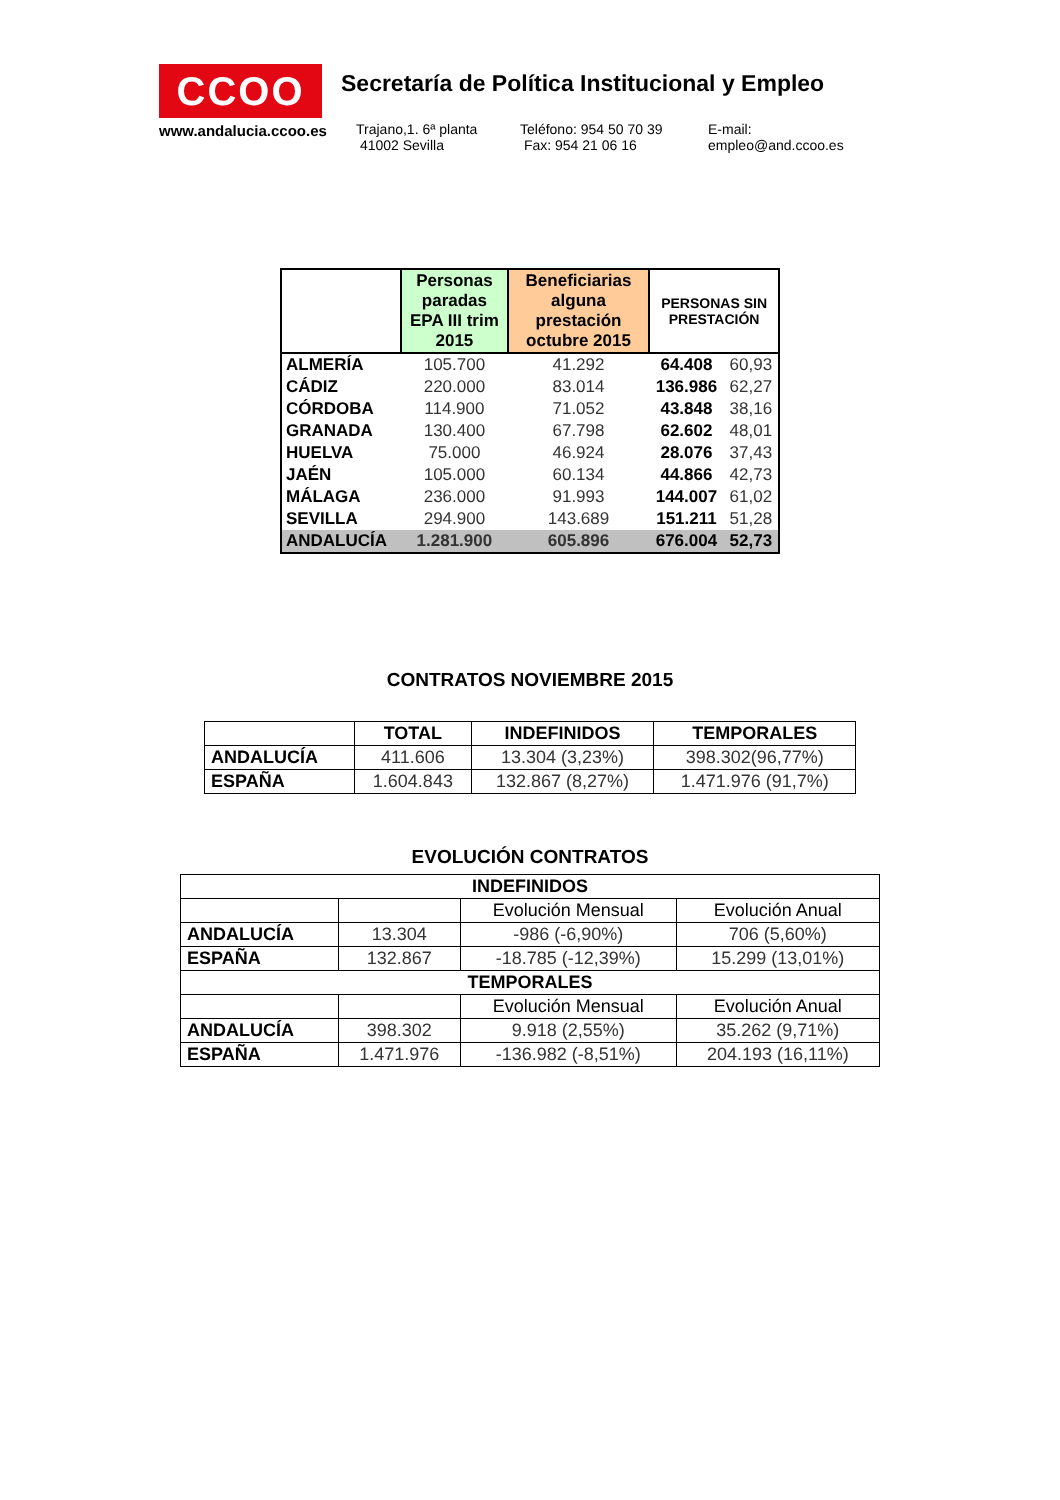CCOO
www.andalucia.ccoo.es
Secretaría de Política Institucional y Empleo
Trajano,1. 6ª planta
41002 Sevilla
Teléfono: 954 50 70 39
Fax: 954 21 06 16
E-mail:
empleo@and.ccoo.es
| | Personas paradas EPA III trim 2015 | Beneficiarias alguna prestación octubre 2015 | PERSONAS SIN PRESTACIÓN | |
| --- | --- | --- | --- | --- |
| ALMERÍA | 105.700 | 41.292 | 64.408 | 60,93 |
| CÁDIZ | 220.000 | 83.014 | 136.986 | 62,27 |
| CÓRDOBA | 114.900 | 71.052 | 43.848 | 38,16 |
| GRANADA | 130.400 | 67.798 | 62.602 | 48,01 |
| HUELVA | 75.000 | 46.924 | 28.076 | 37,43 |
| JAÉN | 105.000 | 60.134 | 44.866 | 42,73 |
| MÁLAGA | 236.000 | 91.993 | 144.007 | 61,02 |
| SEVILLA | 294.900 | 143.689 | 151.211 | 51,28 |
| ANDALUCÍA | 1.281.900 | 605.896 | 676.004 | 52,73 |
CONTRATOS NOVIEMBRE 2015
| | TOTAL | INDEFINIDOS | TEMPORALES |
| --- | --- | --- | --- |
| ANDALUCÍA | 411.606 | 13.304 (3,23%) | 398.302(96,77%) |
| ESPAÑA | 1.604.843 | 132.867 (8,27%) | 1.471.976 (91,7%) |
EVOLUCIÓN CONTRATOS
| INDEFINIDOS | | | |
| --- | --- | --- | --- |
| | | Evolución Mensual | Evolución Anual |
| ANDALUCÍA | 13.304 | -986 (-6,90%) | 706 (5,60%) |
| ESPAÑA | 132.867 | -18.785 (-12,39%) | 15.299 (13,01%) |
| TEMPORALES | | | |
| | | Evolución Mensual | Evolución Anual |
| ANDALUCÍA | 398.302 | 9.918 (2,55%) | 35.262 (9,71%) |
| ESPAÑA | 1.471.976 | -136.982 (-8,51%) | 204.193 (16,11%) |